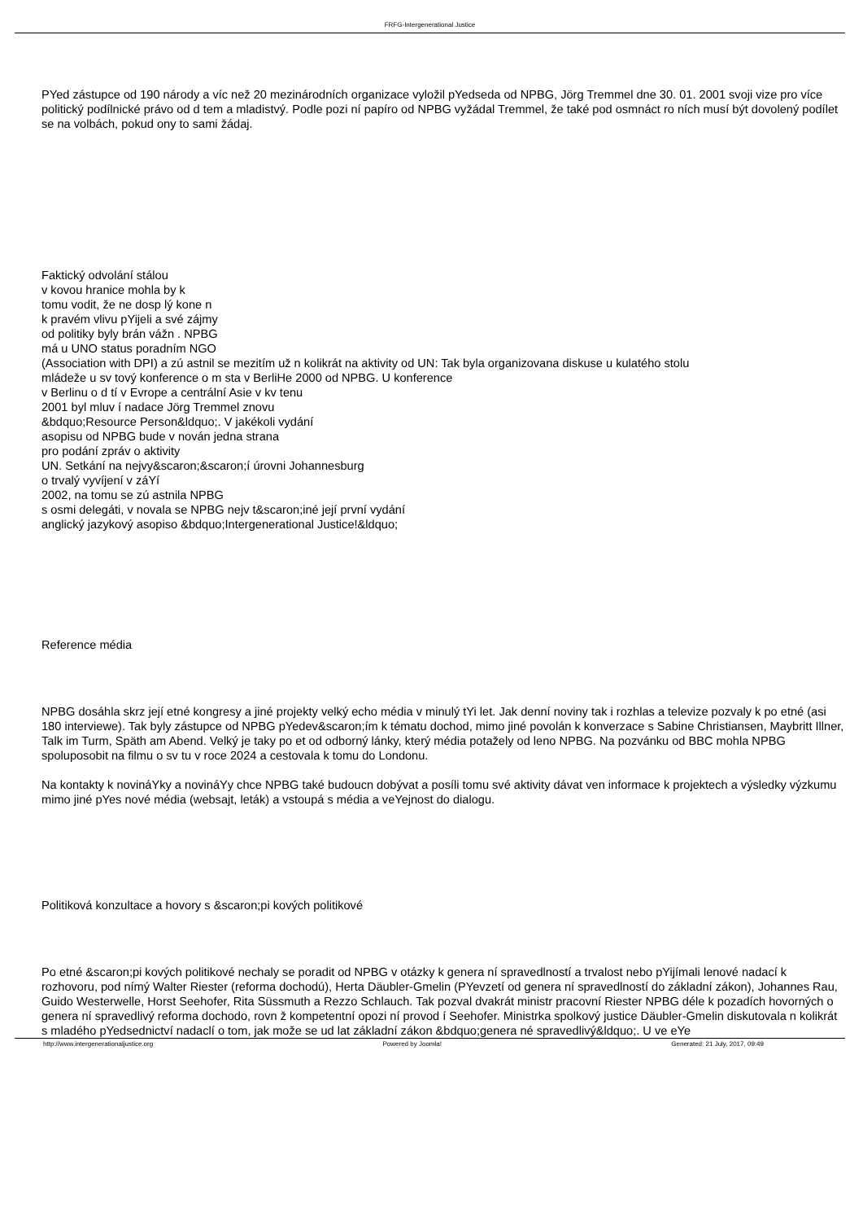FRFG-Intergenerational Justice
PYed zástupce od 190 národy a víc než 20 mezinárodních organizace vyložil pYedseda od NPBG, Jörg Tremmel dne 30. 01. 2001 svoji vize pro více politický podílnické právo od d tem a mladistvý. Podle pozi ní papíro od NPBG vyžádal Tremmel, že také pod osmnáct ro ních musí být dovolený podílet se na volbách, pokud ony to sami žádaj.
Faktický odvolání stálou
v kovou hranice mohla by k
tomu vodit, že ne dosp lý kone n
k pravém vlivu pYijeli a své zájmy
od politiky byly brán vážn . NPBG
má u UNO status poradním NGO
(Association with DPI) a zú astnil se mezitím už n kolikrát na aktivity od UN: Tak byla organizovana diskuse u kulatého stolu
mládeže u sv tový konference o m sta v BerliHe 2000 od NPBG. U konference
v Berlinu o d tí v Evrope a centrální Asie v kv tenu
2001 byl mluv í nadace Jörg Tremmel znovu
&bdquo;Resource Person&ldquo;. V jakékoli vydání
asopisu od NPBG bude v nován jedna strana
pro podání zpráv o aktivity
UN. Setkání na nejvy&scaron;&scaron;í úrovni Johannesburg
o trvalý vyvíjení v záYí
2002, na tomu se zú astnila NPBG
s osmi delegáti, v novala se NPBG nejv t&scaron;iné její první vydání
anglický jazykový asopiso &bdquo;Intergenerational Justice!&ldquo;
Reference média
NPBG dosáhla skrz její etné kongresy a jiné projekty velký echo média v minulý tYi let. Jak denní noviny tak i rozhlas a televize pozvaly k po etné (asi 180 interviewe). Tak byly zástupce od NPBG pYedev&scaron;ím k tématu dochod, mimo jiné povolán k konverzace s Sabine Christiansen, Maybritt Illner, Talk im Turm, Späth am Abend. Velký je taky po et od odborný lánky, který média potažely od leno NPBG. Na pozvánku od BBC mohla NPBG spoluposobit na filmu o sv tu v roce 2024 a cestovala k tomu do Londonu.
Na kontakty k novináYky a novináYy chce NPBG také budoucn dobývat a posíli tomu své aktivity dávat ven informace k projektech a výsledky výzkumu mimo jiné pYes nové média (websajt, leták) a vstoupá s média a veYejnost do dialogu.
Politiková konzultace a hovory s &scaron;pi kových politikové
Po etné &scaron;pi kových politikové nechaly se poradit od NPBG v otázky k genera ní spravedlností a trvalost nebo pYijímali lenové nadací k rozhovoru, pod nímý Walter Riester (reforma dochodú), Herta Däubler-Gmelin (PYevzetí od genera ní spravedlností do základní zákon), Johannes Rau, Guido Westerwelle, Horst Seehofer, Rita Süssmuth a Rezzo Schlauch. Tak pozval dvakrát ministr pracovní Riester NPBG déle k pozadích hovorných o genera ní spravedlivý reforma dochodo, rovn ž kompetentní opozi ní provod í Seehofer. Ministrka spolkový justice Däubler-Gmelin diskutovala n kolikrát s mladého pYedsednictví nadaclí o tom, jak može se ud lat základní zákon &bdquo;genera né spravedlivý&ldquo;. U ve eYe
http://www.intergenerationaljustice.org Powered by Joomla! Generated: 21 July, 2017, 09:49